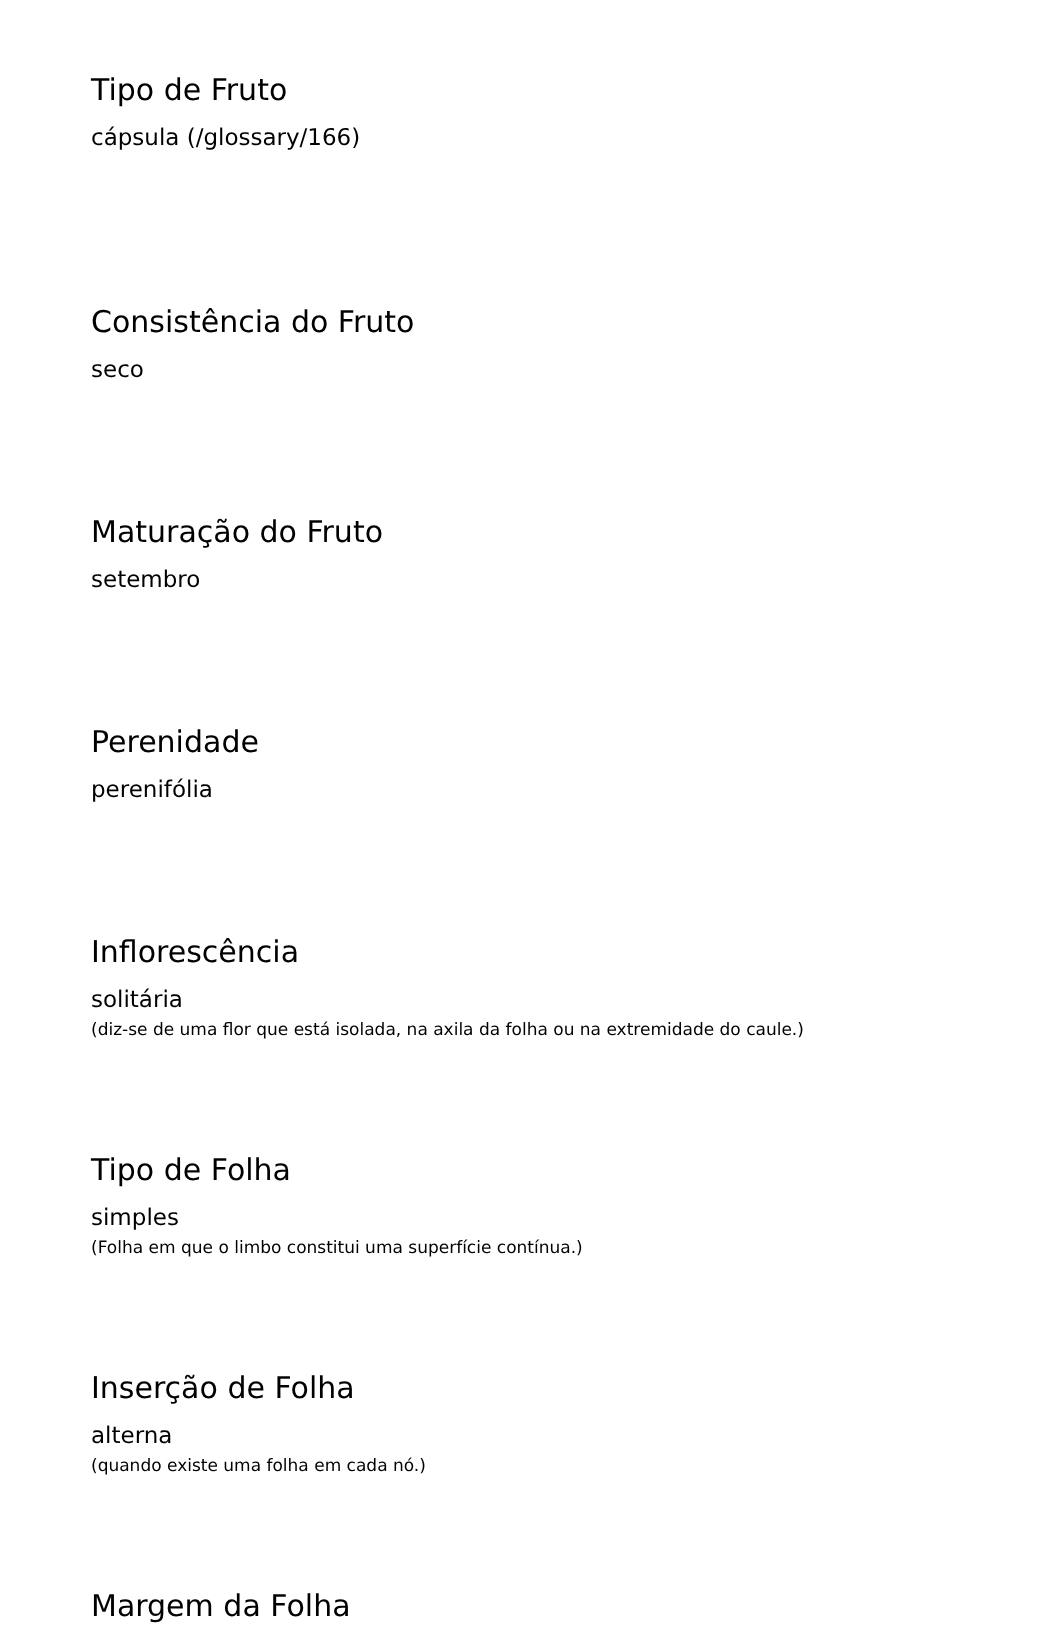Tipo de Fruto
cápsula (/glossary/166)
Consistência do Fruto
seco
Maturação do Fruto
setembro
Perenidade
perenifólia
Inflorescência
solitária
(diz-se de uma flor que está isolada, na axila da folha ou na extremidade do caule.)
Tipo de Folha
simples
(Folha em que o limbo constitui uma superfície contínua.)
Inserção de Folha
alterna
(quando existe uma folha em cada nó.)
Margem da Folha